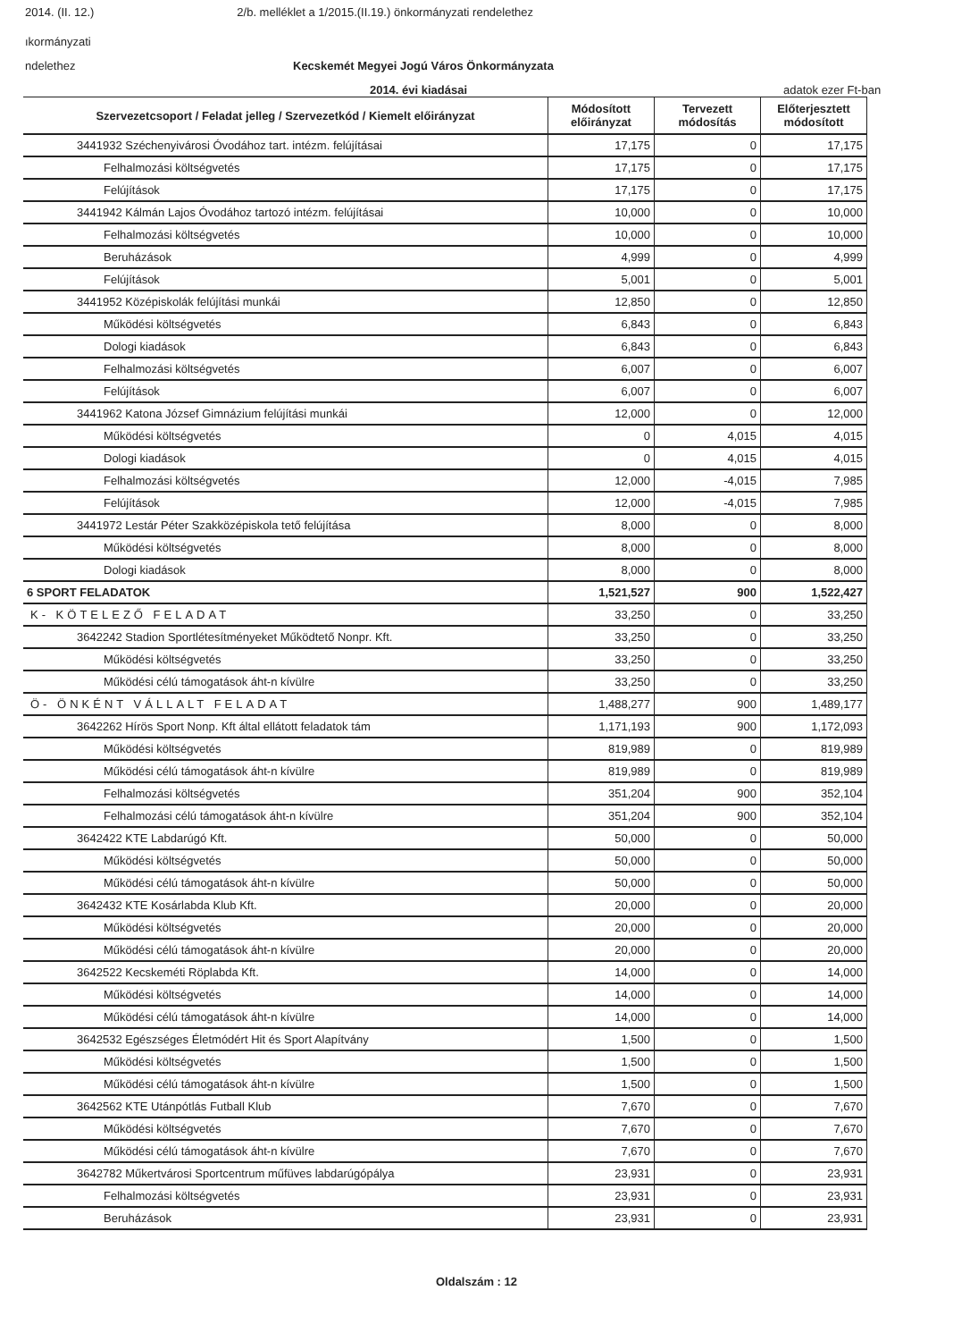2014. (II. 12.) 2/b. melléklet a 1/2015.(II.19.) önkormányzati rendelethez
ıkormányzati
ndelethez Kecskemét Megyei Jogú Város Önkormányzata
2014. évi kiadásai adatok ezer Ft-ban
| Szervezetcsoport / Feladat jelleg / Szervezetkód / Kiemelt előirányzat | Módosított előirányzat | Tervezett módosítás | Előterjesztett módosított |
| --- | --- | --- | --- |
| 3441932 Széchenyivárosi Óvodához tart. intézm. felújításai | 17,175 | 0 | 17,175 |
| Felhalmozási költségvetés | 17,175 | 0 | 17,175 |
| Felújítások | 17,175 | 0 | 17,175 |
| 3441942 Kálmán Lajos Óvodához tartozó intézm. felújításai | 10,000 | 0 | 10,000 |
| Felhalmozási költségvetés | 10,000 | 0 | 10,000 |
| Beruházások | 4,999 | 0 | 4,999 |
| Felújítások | 5,001 | 0 | 5,001 |
| 3441952 Középiskolák felújítási munkái | 12,850 | 0 | 12,850 |
| Működési költségvetés | 6,843 | 0 | 6,843 |
| Dologi kiadások | 6,843 | 0 | 6,843 |
| Felhalmozási költségvetés | 6,007 | 0 | 6,007 |
| Felújítások | 6,007 | 0 | 6,007 |
| 3441962 Katona József Gimnázium felújítási munkái | 12,000 | 0 | 12,000 |
| Működési költségvetés | 0 | 4,015 | 4,015 |
| Dologi kiadások | 0 | 4,015 | 4,015 |
| Felhalmozási költségvetés | 12,000 | -4,015 | 7,985 |
| Felújítások | 12,000 | -4,015 | 7,985 |
| 3441972 Lestár Péter Szakközépiskola tető felújítása | 8,000 | 0 | 8,000 |
| Működési költségvetés | 8,000 | 0 | 8,000 |
| Dologi kiadások | 8,000 | 0 | 8,000 |
| 6 SPORT FELADATOK | 1,521,527 | 900 | 1,522,427 |
| K- KÖTELEZŐ FELADAT | 33,250 | 0 | 33,250 |
| 3642242 Stadion Sportlétesítményeket Működtető Nonpr. Kft. | 33,250 | 0 | 33,250 |
| Működési költségvetés | 33,250 | 0 | 33,250 |
| Működési célú támogatások áht-n kívülre | 33,250 | 0 | 33,250 |
| Ö- ÖNKÉNT VÁLLALT FELADAT | 1,488,277 | 900 | 1,489,177 |
| 3642262 Hírös Sport Nonp. Kft által ellátott feladatok tám | 1,171,193 | 900 | 1,172,093 |
| Működési költségvetés | 819,989 | 0 | 819,989 |
| Működési célú támogatások áht-n kívülre | 819,989 | 0 | 819,989 |
| Felhalmozási költségvetés | 351,204 | 900 | 352,104 |
| Felhalmozási célú támogatások áht-n kívülre | 351,204 | 900 | 352,104 |
| 3642422 KTE Labdarúgó Kft. | 50,000 | 0 | 50,000 |
| Működési költségvetés | 50,000 | 0 | 50,000 |
| Működési célú támogatások áht-n kívülre | 50,000 | 0 | 50,000 |
| 3642432 KTE Kosárlabda Klub Kft. | 20,000 | 0 | 20,000 |
| Működési költségvetés | 20,000 | 0 | 20,000 |
| Működési célú támogatások áht-n kívülre | 20,000 | 0 | 20,000 |
| 3642522 Kecskeméti Röplabda Kft. | 14,000 | 0 | 14,000 |
| Működési költségvetés | 14,000 | 0 | 14,000 |
| Működési célú támogatások áht-n kívülre | 14,000 | 0 | 14,000 |
| 3642532 Egészséges Életmódért Hit és Sport Alapítvány | 1,500 | 0 | 1,500 |
| Működési költségvetés | 1,500 | 0 | 1,500 |
| Működési célú támogatások áht-n kívülre | 1,500 | 0 | 1,500 |
| 3642562 KTE Utánpótlás Futball Klub | 7,670 | 0 | 7,670 |
| Működési költségvetés | 7,670 | 0 | 7,670 |
| Működési célú támogatások áht-n kívülre | 7,670 | 0 | 7,670 |
| 3642782 Műkertvárosi Sportcentrum műfüves labdarúgópálya | 23,931 | 0 | 23,931 |
| Felhalmozási költségvetés | 23,931 | 0 | 23,931 |
| Beruházások | 23,931 | 0 | 23,931 |
Oldalszám : 12